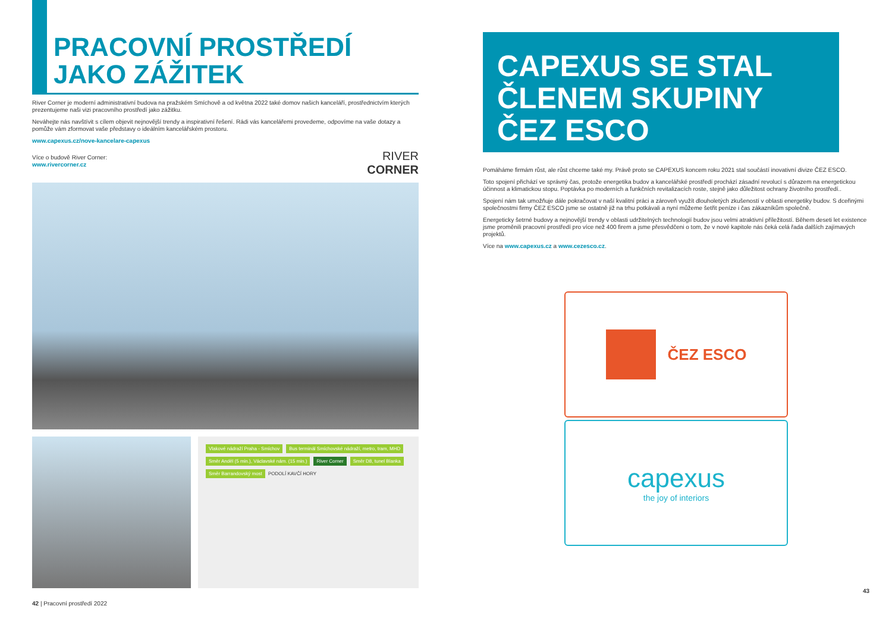PRACOVNÍ PROSTŘEDÍ
JAKO ZÁŽITEK
River Corner je moderní administrativní budova na pražském Smíchově a od května 2022 také domov našich kanceláří, prostřednictvím kterých prezentujeme naši vizi pracovního prostředí jako zážitku.
Neváhejte nás navštívit s cílem objevit nejnovější trendy a inspirativní řešení. Rádi vás kancelářemi provedeme, odpovíme na vaše dotazy a pomůže vám zformovat vaše představy o ideálním kancelářském prostoru.
www.capexus.cz/nove-kancelare-capexus
Více o budově River Corner:
www.rivercorner.cz
RIVER
CORNER
Vlakové nádraží Praha - Smíchov Bus terminál Smíchovské nádraží, metro, tram, MHD Směr Anděl (5 min.), Václavské nám. (15 min.) River Corner Směr D8, tunel Blanka Směr Barrandovský most PODOLÍ KAVČÍ HORY
42 | Pracovní prostředí 2022
CAPEXUS SE STAL ČLENEM SKUPINY ČEZ ESCO
Pomáháme firmám růst, ale růst chceme také my. Právě proto se CAPEXUS koncem roku 2021 stal součástí inovativní divize ČEZ ESCO.
Toto spojení přichází ve správný čas, protože energetika budov a kancelářské prostředí prochází zásadní revolucí s důrazem na energetickou účinnost a klimatickou stopu. Poptávka po moderních a funkčních revitalizacích roste, stejně jako důležitost ochrany životního prostředí..
Spojení nám tak umožňuje dále pokračovat v naší kvalitní práci a zároveň využít dlouholetých zkušeností v oblasti energetiky budov. S dceřinými společnostmi firmy ČEZ ESCO jsme se ostatně již na trhu potkávali a nyní můžeme šetřit peníze i čas zákazníkům společně.
Energeticky šetrné budovy a nejnovější trendy v oblasti udržitelných technologií budov jsou velmi atraktivní příležitostí. Během deseti let existence jsme proměnili pracovní prostředí pro více než 400 firem a jsme přesvědčeni o tom, že v nové kapitole nás čeká celá řada dalších zajímavých projektů.
Více na www.capexus.cz a www.cezesco.cz.
ČEZ ESCO
capexus
the joy of interiors
43